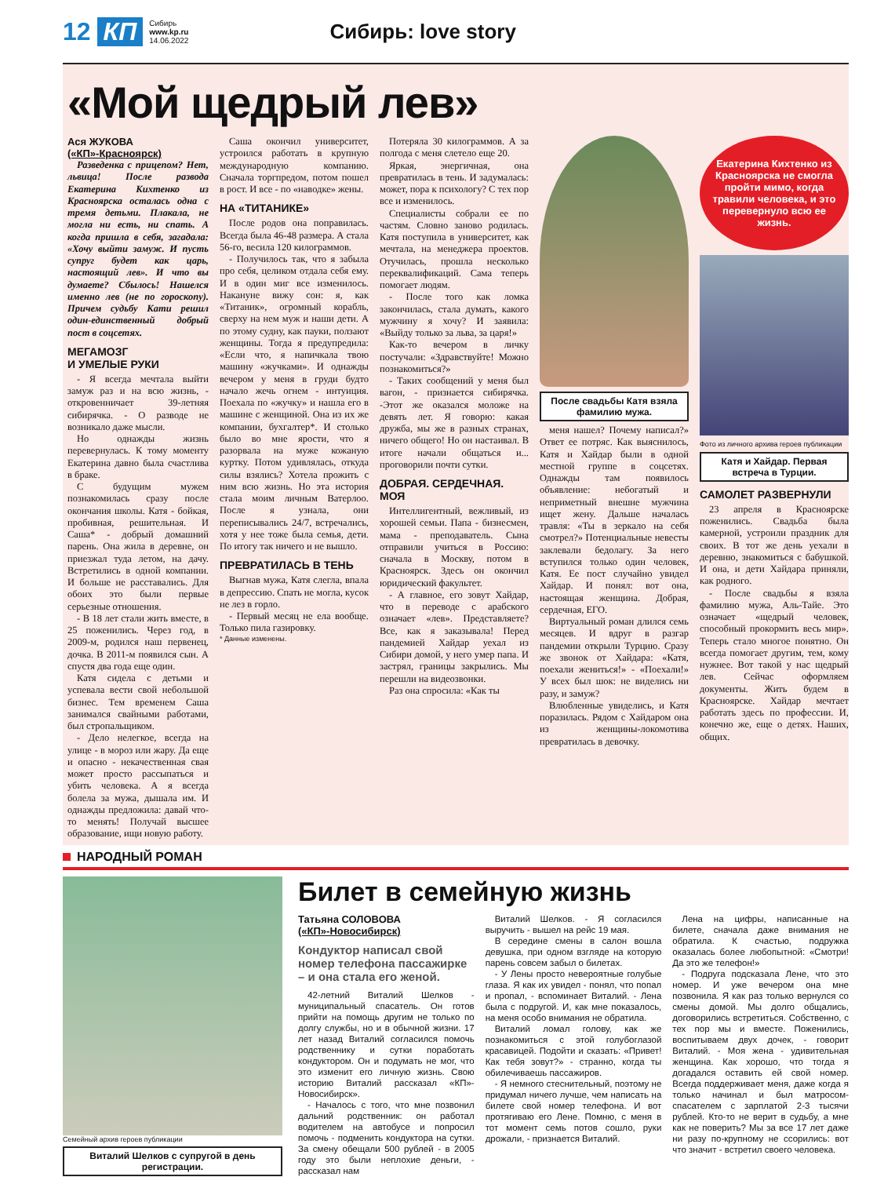12 КП Сибирь
www.kp.ru
14.06.2022 Сибирь: love story
«Мой щедрый лев»
Ася ЖУКОВА
(«КП»-Красноярск)
Разведенка с прицепом? Нет, львица! После развода Екатерина Кихтенко из Красноярска осталась одна с тремя детьми. Плакала, не могла ни есть, ни спать. А когда пришла в себя, загадала: «Хочу выйти замуж. И пусть супруг будет как царь, настоящий лев». И что вы думаете? Сбылось! Нашелся именно лев (не по гороскопу). Причем судьбу Кати решил один-единственный добрый пост в соцсетях.
МЕГАМОЗГ
И УМЕЛЫЕ РУКИ
- Я всегда мечтала выйти замуж раз и на всю жизнь, - откровенничает 39-летняя сибирячка. - О разводе не возникало даже мысли.
Но однажды жизнь перевернулась. К тому моменту Екатерина давно была счастлива в браке.
С будущим мужем познакомилась сразу после окончания школы. Катя - бойкая, пробивная, решительная. И Саша* - добрый домашний парень. Она жила в деревне, он приезжал туда летом, на дачу. Встретились в одной компании. И больше не расставались. Для обоих это были первые серьезные отношения.
- В 18 лет стали жить вместе, в 25 поженились. Через год, в 2009-м, родился наш первенец, дочка. В 2011-м появился сын. А спустя два года еще один.
Катя сидела с детьми и успевала вести свой небольшой бизнес. Тем временем Саша занимался свайными работами, был стропальщиком.
- Дело нелегкое, всегда на улице - в мороз или жару. Да еще и опасно - некачественная свая может просто рассыпаться и убить человека. А я всегда болела за мужа, дышала им. И однажды предложила: давай что-то менять! Получай высшее образование, ищи новую работу.
Саша окончил университет, устроился работать в крупную международную компанию. Сначала торгпредом, потом пошел в рост. И все - по «наводке» жены.
НА «ТИТАНИКЕ»
После родов она поправилась. Всегда была 46-48 размера. А стала 56-го, весила 120 килограммов.
- Получилось так, что я забыла про себя, целиком отдала себя ему. И в один миг все изменилось. Накануне вижу сон: я, как «Титаник», огромный корабль, сверху на нем муж и наши дети. А по этому судну, как пауки, ползают женщины. Тогда я предупредила: «Если что, я напичкала твою машину «жучками». И однажды вечером у меня в груди будто начало жечь огнем - интуиция. Поехала по «жучку» и нашла его в машине с женщиной. Она из их же компании, бухгалтер*. И столько было во мне ярости, что я разорвала на муже кожаную куртку. Потом удивлялась, откуда силы взялись? Хотела прожить с ним всю жизнь. Но эта история стала моим личным Ватерлоо. После я узнала, они переписывались 24/7, встречались, хотя у нее тоже была семья, дети. По итогу так ничего и не вышло.
ПРЕВРАТИЛАСЬ В ТЕНЬ
Выгнав мужа, Катя слегла, впала в депрессию. Спать не могла, кусок не лез в горло.
- Первый месяц не ела вообще. Только пила газировку.
* Данные изменены.
Потеряла 30 килограммов. А за полгода с меня слетело еще 20.
Яркая, энергичная, она превратилась в тень. И задумалась: может, пора к психологу? С тех пор все и изменилось.
Специалисты собрали ее по частям. Словно заново родилась. Катя поступила в университет, как мечтала, на менеджера проектов. Отучилась, прошла несколько переквалификаций. Сама теперь помогает людям.
- После того как ломка закончилась, стала думать, какого мужчину я хочу? И заявила: «Выйду только за льва, за царя!»
Как-то вечером в личку постучали: «Здравствуйте! Можно познакомиться?»
- Таких сообщений у меня был вагон, - признается сибирячка. -Этот же оказался моложе на девять лет. Я говорю: какая дружба, мы же в разных странах, ничего общего! Но он настаивал. В итоге начали общаться и... проговорили почти сутки.
ДОБРАЯ. СЕРДЕЧНАЯ. МОЯ
Интеллигентный, вежливый, из хорошей семьи. Папа - бизнесмен, мама - преподаватель. Сына отправили учиться в Россию: сначала в Москву, потом в Красноярск. Здесь он окончил юридический факультет.
- А главное, его зовут Хайдар, что в переводе с арабского означает «лев». Представляете? Все, как я заказывала! Перед пандемией Хайдар уехал из Сибири домой, у него умер папа. И застрял, границы закрылись. Мы перешли на видеозвонки.
Раз она спросила: «Как ты
После свадьбы Катя взяла фамилию мужа.
меня нашел? Почему написал?» Ответ ее потряс. Как выяснилось, Катя и Хайдар были в одной местной группе в соцсетях. Однажды там появилось объявление: небогатый и неприметный внешне мужчина ищет жену. Дальше началась травля: «Ты в зеркало на себя смотрел?» Потенциальные невесты заклевали бедолагу. За него вступился только один человек, Катя. Ее пост случайно увидел Хайдар. И понял: вот она, настоящая женщина. Добрая, сердечная, ЕГО.
Виртуальный роман длился семь месяцев. И вдруг в разгар пандемии открыли Турцию. Сразу же звонок от Хайдара: «Катя, поехали жениться!» - «Поехали!» У всех был шок: не виделись ни разу, и замуж?
Влюбленные увиделись, и Катя поразилась. Рядом с Хайдаром она из женщины-локомотива превратилась в девочку.
Екатерина Кихтенко из Красноярска не смогла пройти мимо, когда травили человека, и это перевернуло всю ее жизнь.
Фото из личного архива героев публикации
Катя и Хайдар. Первая встреча в Турции.
САМОЛЕТ РАЗВЕРНУЛИ
23 апреля в Красноярске поженились. Свадьба была камерной, устроили праздник для своих. В тот же день уехали в деревню, знакомиться с бабушкой. И она, и дети Хайдара приняли, как родного.
- После свадьбы я взяла фамилию мужа, Аль-Тайе. Это означает «щедрый человек, способный прокормить весь мир». Теперь стало многое понятно. Он всегда помогает другим, тем, кому нужнее. Вот такой у нас щедрый лев. Сейчас оформляем документы. Жить будем в Красноярске. Хайдар мечтает работать здесь по профессии. И, конечно же, еще о детях. Наших, общих.
НАРОДНЫЙ РОМАН
Семейный архив героев публикации
Виталий Шелков с супругой в день регистрации.
Билет в семейную жизнь
Татьяна СОЛОВОВА
(«КП»-Новосибирск)
Кондуктор написал свой номер телефона пассажирке – и она стала его женой.
42-летний Виталий Шелков - муниципальный спасатель. Он готов прийти на помощь другим не только по долгу службы, но и в обычной жизни. 17 лет назад Виталий согласился помочь родственнику и сутки поработать кондуктором. Он и подумать не мог, что это изменит его личную жизнь. Свою историю Виталий рассказал «КП»-Новосибирск».
- Началось с того, что мне позвонил дальний родственник: он работал водителем на автобусе и попросил помочь - подменить кондуктора на сутки. За смену обещали 500 рублей - в 2005 году это были неплохие деньги, - рассказал нам
Виталий Шелков. - Я согласился выручить - вышел на рейс 19 мая.
В середине смены в салон вошла девушка, при одном взгляде на которую парень совсем забыл о билетах.
- У Лены просто невероятные голубые глаза. Я как их увидел - понял, что попал и пропал, - вспоминает Виталий. - Лена была с подругой. И, как мне показалось, на меня особо внимания не обратила.
Виталий ломал голову, как же познакомиться с этой голубоглазой красавицей. Подойти и сказать: «Привет! Как тебя зовут?» - странно, когда ты обилечиваешь пассажиров.
- Я немного стеснительный, поэтому не придумал ничего лучше, чем написать на билете свой номер телефона. И вот протягиваю его Лене. Помню, с меня в тот момент семь потов сошло, руки дрожали, - признается Виталий.
Лена на цифры, написанные на билете, сначала даже внимания не обратила. К счастью, подружка оказалась более любопытной: «Смотри! Да это же телефон!»
- Подруга подсказала Лене, что это номер. И уже вечером она мне позвонила. Я как раз только вернулся со смены домой. Мы долго общались, договорились встретиться. Собственно, с тех пор мы и вместе. Поженились, воспитываем двух дочек, - говорит Виталий. - Моя жена - удивительная женщина. Как хорошо, что тогда я догадался оставить ей свой номер. Всегда поддерживает меня, даже когда я только начинал и был матросом-спасателем с зарплатой 2-3 тысячи рублей. Кто-то не верит в судьбу, а мне как не поверить? Мы за все 17 лет даже ни разу по-крупному не ссорились: вот что значит - встретил своего человека.